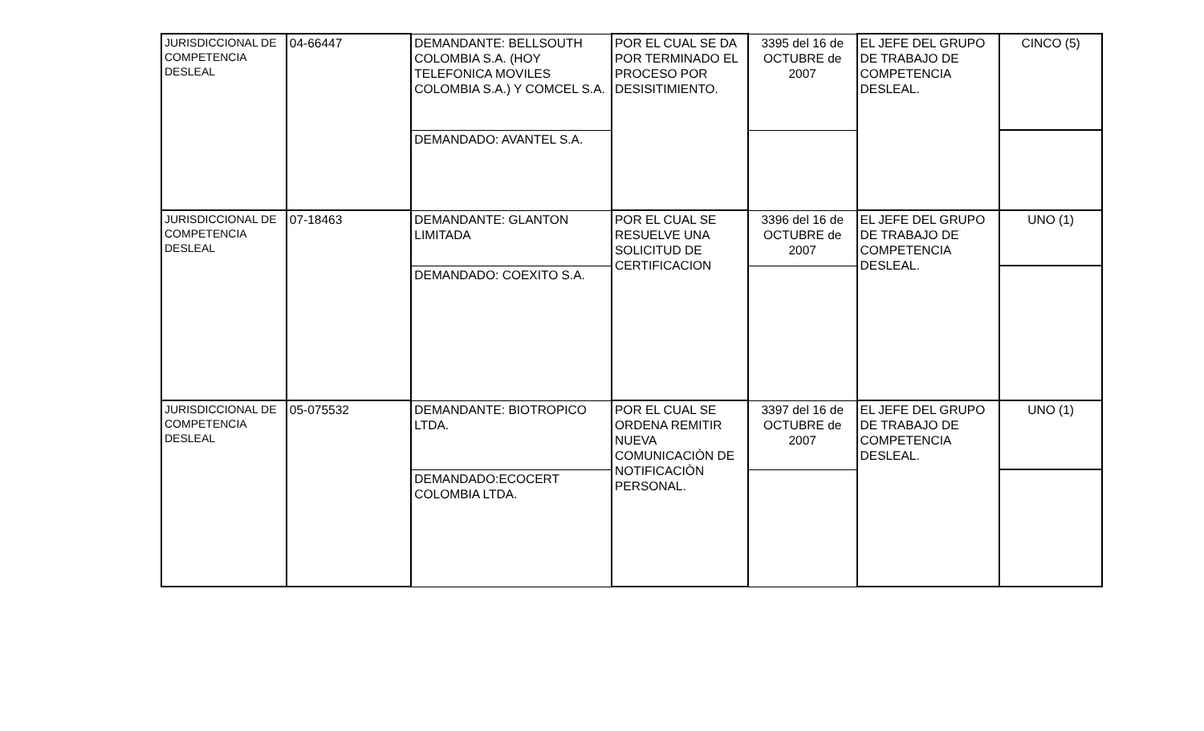| JURISDICCIONAL DE COMPETENCIA DESLEAL | 04-66447 | DEMANDANTE: BELLSOUTH COLOMBIA S.A. (HOY TELEFONICA MOVILES COLOMBIA S.A.) Y COMCEL S.A. | POR EL CUAL SE DA POR TERMINADO EL PROCESO POR DESISITIMIENTO. | 3395 del 16 de OCTUBRE de 2007 | EL JEFE DEL GRUPO DE TRABAJO DE COMPETENCIA DESLEAL. | CINCO (5) |
| | | DEMANDADO: AVANTEL S.A. | | | | |
| JURISDICCIONAL DE COMPETENCIA DESLEAL | 07-18463 | DEMANDANTE: GLANTON LIMITADA | POR EL CUAL SE RESUELVE UNA SOLICITUD DE CERTIFICACION | 3396 del 16 de OCTUBRE de 2007 | EL JEFE DEL GRUPO DE TRABAJO DE COMPETENCIA DESLEAL. | UNO (1) |
| | | DEMANDADO: COEXITO S.A. | | | | |
| JURISDICCIONAL DE COMPETENCIA DESLEAL | 05-075532 | DEMANDANTE: BIOTROPICO LTDA. | POR EL CUAL SE ORDENA REMITIR NUEVA COMUNICACIÒN DE NOTIFICACIÒN PERSONAL. | 3397 del 16 de OCTUBRE de 2007 | EL JEFE DEL GRUPO DE TRABAJO DE COMPETENCIA DESLEAL. | UNO (1) |
| | | DEMANDADO:ECOCERT COLOMBIA LTDA. | | | | |